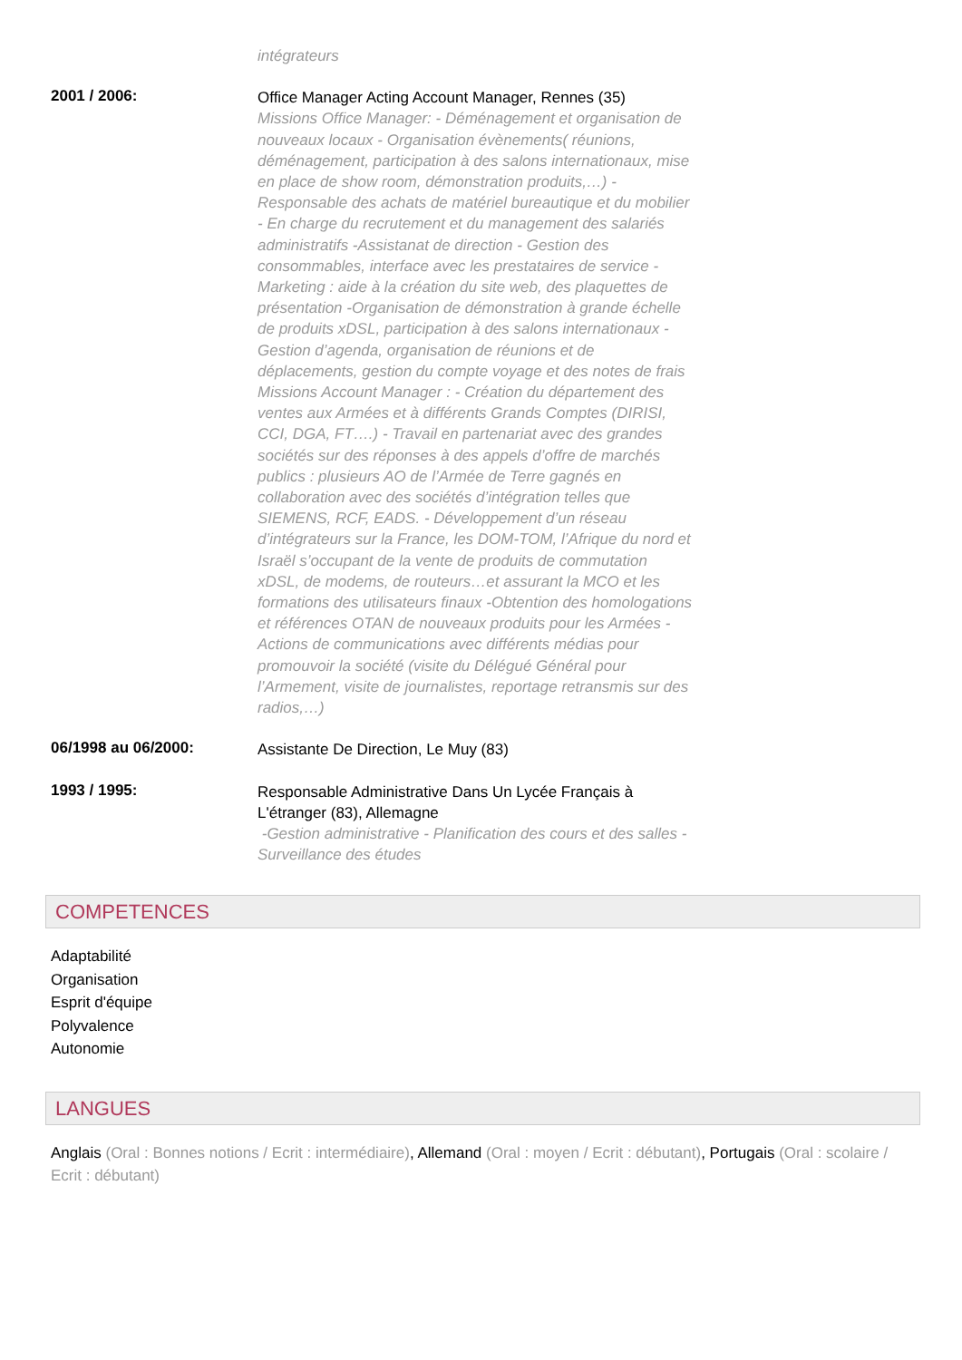intégrateurs
2001 / 2006:
Office Manager Acting Account Manager, Rennes (35)
Missions Office Manager: - Déménagement et organisation de nouveaux locaux - Organisation évènements( réunions, déménagement, participation à des salons internationaux, mise en place de show room, démonstration produits,…) - Responsable des achats de matériel bureautique et du mobilier - En charge du recrutement et du management des salariés administratifs -Assistanat de direction - Gestion des consommables, interface avec les prestataires de service -Marketing : aide à la création du site web, des plaquettes de présentation -Organisation de démonstration à grande échelle de produits xDSL, participation à des salons internationaux - Gestion d’agenda, organisation de réunions et de déplacements, gestion du compte voyage et des notes de frais Missions Account Manager : - Création du département des ventes aux Armées et à différents Grands Comptes (DIRISI, CCI, DGA, FT….) - Travail en partenariat avec des grandes sociétés sur des réponses à des appels d’offre de marchés publics : plusieurs AO de l’Armée de Terre gagnés en collaboration avec des sociétés d’intégration telles que SIEMENS, RCF, EADS. - Développement d’un réseau d’intégrateurs sur la France, les DOM-TOM, l’Afrique du nord et Israël s’occupant de la vente de produits de commutation xDSL, de modems, de routeurs…et assurant la MCO et les formations des utilisateurs finaux -Obtention des homologations et références OTAN de nouveaux produits pour les Armées - Actions de communications avec différents médias pour promouvoir la société (visite du Délégué Général pour l’Armement, visite de journalistes, reportage retransmis sur des radios,…)
06/1998 au 06/2000:
Assistante De Direction, Le Muy (83)
1993 / 1995:
Responsable Administrative Dans Un Lycée Français à L'étranger (83), Allemagne
-Gestion administrative - Planification des cours et des salles - Surveillance des études
COMPETENCES
Adaptabilité
Organisation
Esprit d'équipe
Polyvalence
Autonomie
LANGUES
Anglais (Oral : Bonnes notions / Ecrit : intermédiaire), Allemand (Oral : moyen / Ecrit : débutant), Portugais (Oral : scolaire / Ecrit : débutant)